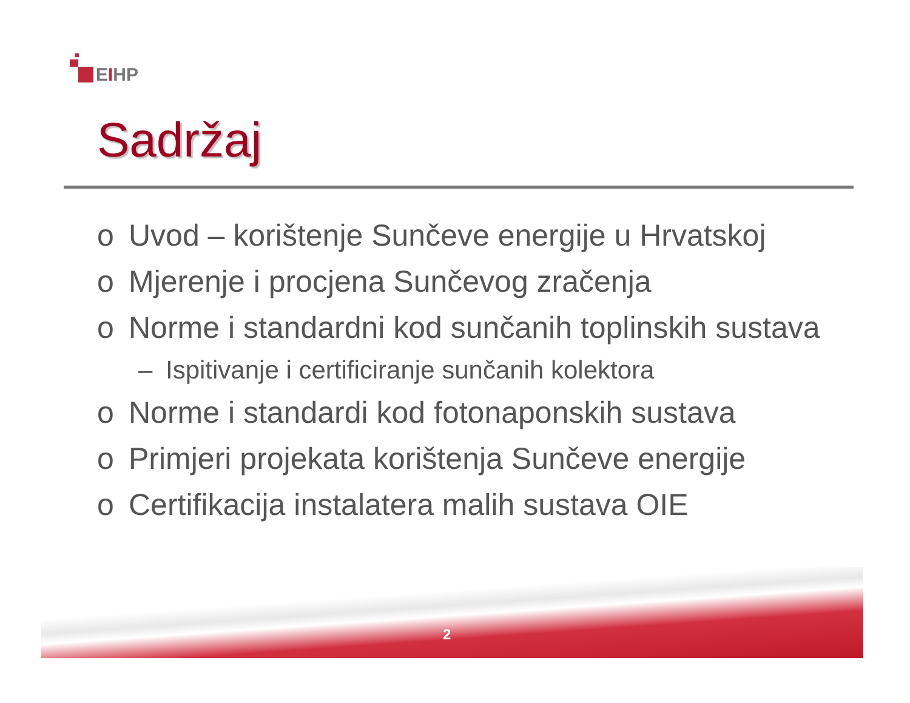EIHP
Sadržaj
o Uvod – korištenje Sunčeve energije u Hrvatskoj
o Mjerenje i procjena Sunčevog zračenja
o Norme i standardni kod sunčanih toplinskih sustava
– Ispitivanje i certificiranje sunčanih kolektora
o Norme i standardi kod fotonaponskih sustava
o Primjeri projekata korištenja Sunčeve energije
o Certifikacija instalatera malih sustava OIE
2